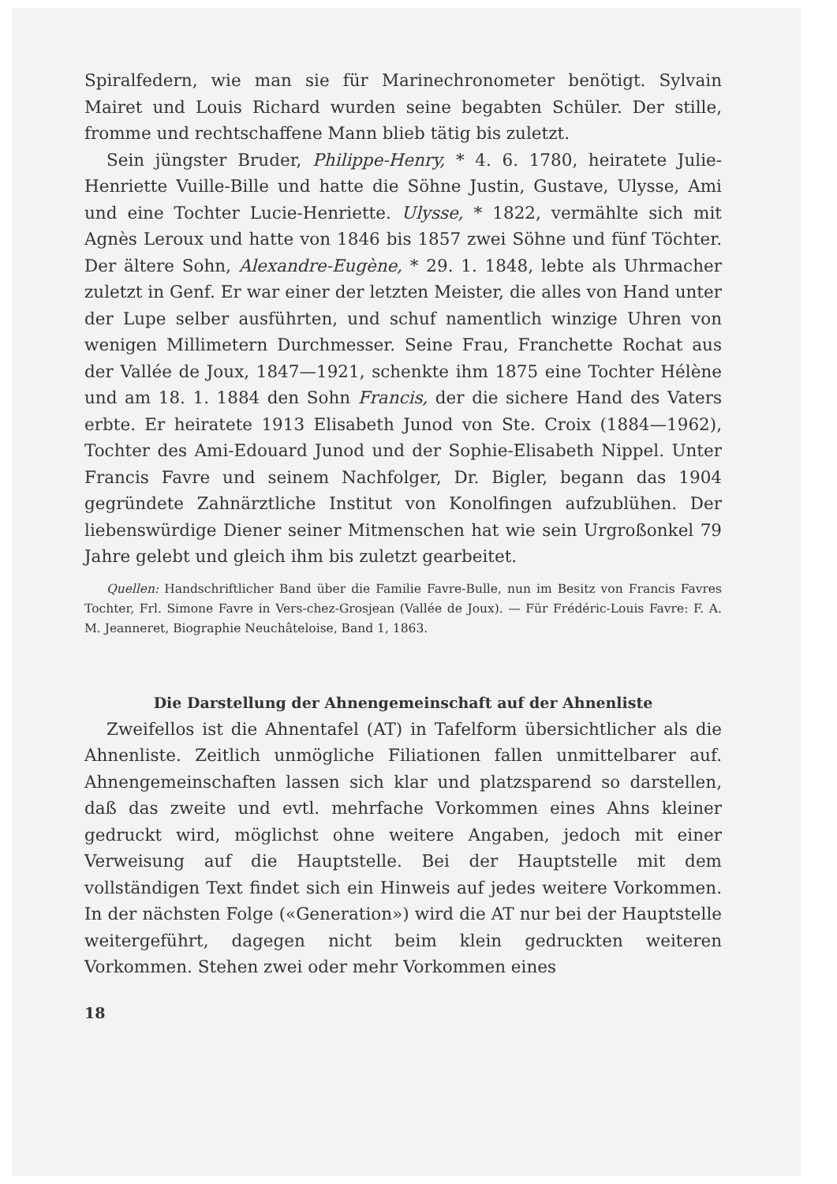Spiralfedern, wie man sie für Marinechronometer benötigt. Sylvain Mairet und Louis Richard wurden seine begabten Schüler. Der stille, fromme und rechtschaffene Mann blieb tätig bis zuletzt.
Sein jüngster Bruder, Philippe-Henry, * 4. 6. 1780, heiratete Julie-Henriette Vuille-Bille und hatte die Söhne Justin, Gustave, Ulysse, Ami und eine Tochter Lucie-Henriette. Ulysse, * 1822, vermählte sich mit Agnès Leroux und hatte von 1846 bis 1857 zwei Söhne und fünf Töchter. Der ältere Sohn, Alexandre-Eugène, * 29. 1. 1848, lebte als Uhrmacher zuletzt in Genf. Er war einer der letzten Meister, die alles von Hand unter der Lupe selber ausführten, und schuf namentlich winzige Uhren von wenigen Millimetern Durchmesser. Seine Frau, Franchette Rochat aus der Vallée de Joux, 1847—1921, schenkte ihm 1875 eine Tochter Hélène und am 18. 1. 1884 den Sohn Francis, der die sichere Hand des Vaters erbte. Er heiratete 1913 Elisabeth Junod von Ste. Croix (1884—1962), Tochter des Ami-Edouard Junod und der Sophie-Elisabeth Nippel. Unter Francis Favre und seinem Nachfolger, Dr. Bigler, begann das 1904 gegründete Zahnärztliche Institut von Konolfingen aufzublühen. Der liebenswürdige Diener seiner Mitmenschen hat wie sein Urgroßonkel 79 Jahre gelebt und gleich ihm bis zuletzt gearbeitet.
Quellen: Handschriftlicher Band über die Familie Favre-Bulle, nun im Besitz von Francis Favres Tochter, Frl. Simone Favre in Vers-chez-Grosjean (Vallée de Joux). — Für Frédéric-Louis Favre: F. A. M. Jeanneret, Biographie Neuchâteloise, Band 1, 1863.
Die Darstellung der Ahnengemeinschaft auf der Ahnenliste
Zweifellos ist die Ahnentafel (AT) in Tafelform übersichtlicher als die Ahnenliste. Zeitlich unmögliche Filiationen fallen unmittelbarer auf. Ahnengemeinschaften lassen sich klar und platzsparend so darstellen, daß das zweite und evtl. mehrfache Vorkommen eines Ahns kleiner gedruckt wird, möglichst ohne weitere Angaben, jedoch mit einer Verweisung auf die Hauptstelle. Bei der Hauptstelle mit dem vollständigen Text findet sich ein Hinweis auf jedes weitere Vorkommen. In der nächsten Folge («Generation») wird die AT nur bei der Hauptstelle weitergeführt, dagegen nicht beim klein gedruckten weiteren Vorkommen. Stehen zwei oder mehr Vorkommen eines
18